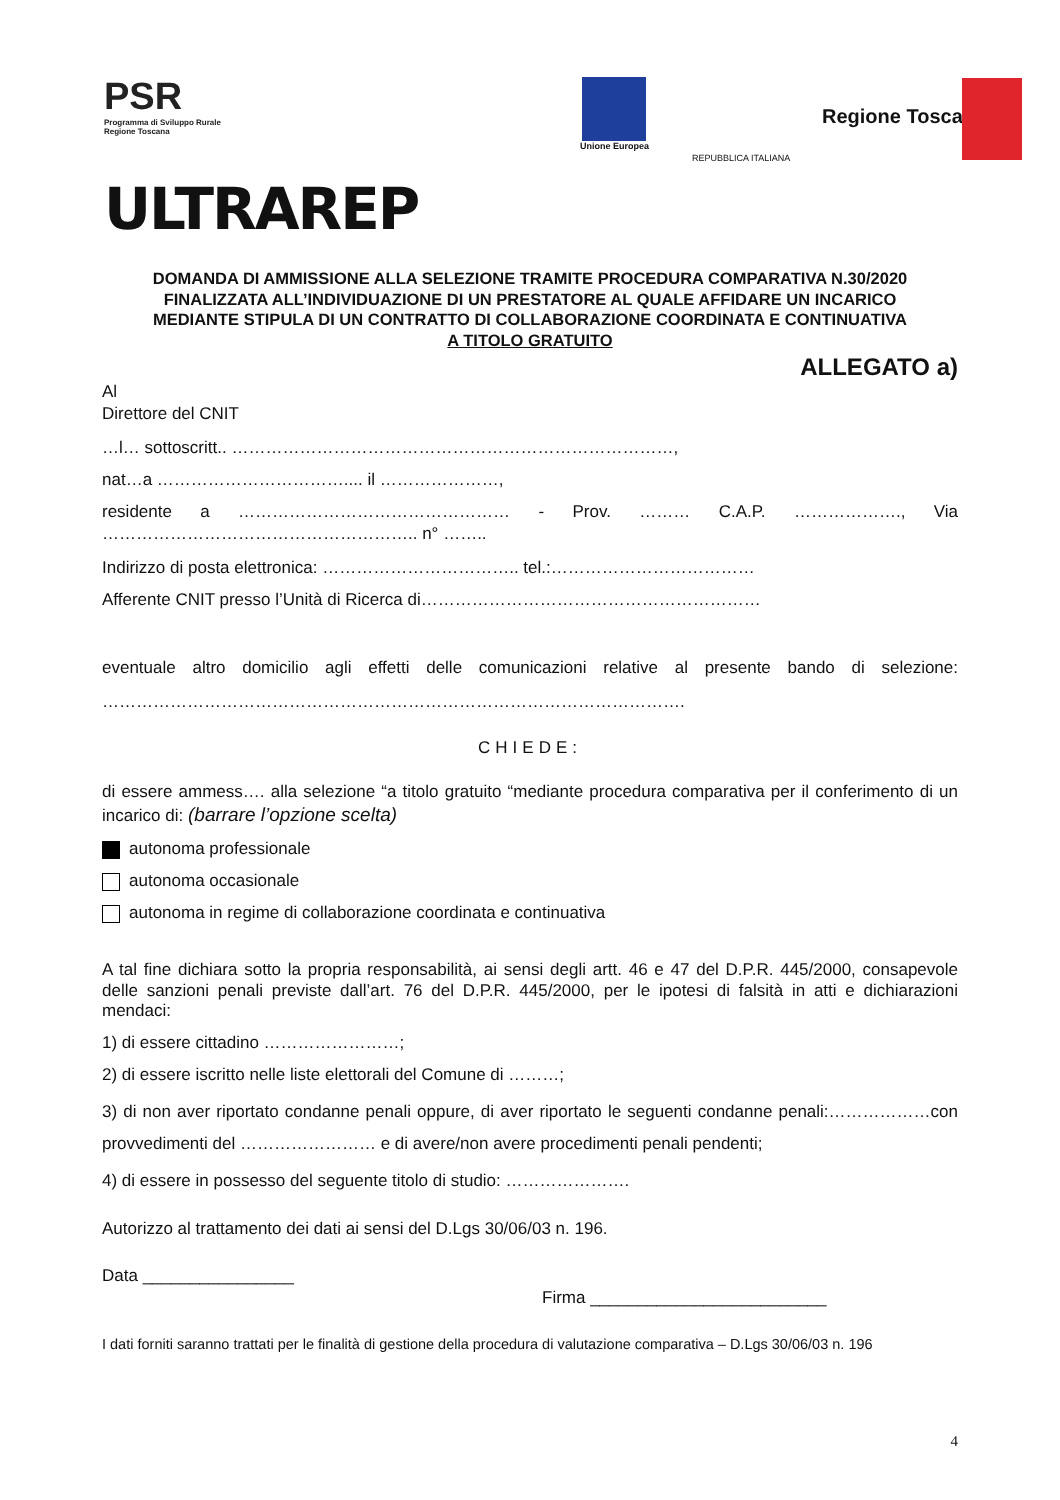PSR
Programma di Sviluppo Rurale
Regione Toscana
ULTRAREP
Unione Europea
REPUBBLICA ITALIANA
Regione Toscana
DOMANDA DI AMMISSIONE ALLA SELEZIONE TRAMITE PROCEDURA COMPARATIVA N.30/2020
FINALIZZATA ALL’INDIVIDUAZIONE DI UN PRESTATORE AL QUALE AFFIDARE UN INCARICO
MEDIANTE STIPULA DI UN CONTRATTO DI COLLABORAZIONE COORDINATA E CONTINUATIVA
A TITOLO GRATUITO
ALLEGATO a)
Al
Direttore del CNIT
…l… sottoscritt.. ……………………………………………………………………,
nat…a …………………………….... il …………………,
residente a ………………………………………… - Prov. ……… C.A.P. ………………., Via ……………………………………………….. n° ……..
Indirizzo di posta elettronica: …………………………….. tel.:………………………………
Afferente CNIT presso l’Unità di Ricerca di……………………………………………………
eventuale altro domicilio agli effetti delle comunicazioni relative al presente bando di selezione: ………………………………………………………………………………………….
CHIEDE:
di essere ammess…. alla selezione “a titolo gratuito “mediante procedura comparativa per il conferimento di un incarico di: (barrare l’opzione scelta)
autonoma professionale
autonoma occasionale
autonoma in regime di collaborazione coordinata e continuativa
A tal fine dichiara sotto la propria responsabilità, ai sensi degli artt. 46 e 47 del D.P.R. 445/2000, consapevole delle sanzioni penali previste dall’art. 76 del D.P.R. 445/2000, per le ipotesi di falsità in atti e dichiarazioni mendaci:
1) di essere cittadino ……………………;
2) di essere iscritto nelle liste elettorali del Comune di ………;
3) di non aver riportato condanne penali oppure, di aver riportato le seguenti condanne penali:………………con provvedimenti del …………………… e di avere/non avere procedimenti penali pendenti;
4) di essere in possesso del seguente titolo di studio: ………………….
Autorizzo al trattamento dei dati ai sensi del D.Lgs 30/06/03 n. 196.
Data ________________
Firma _________________________
I dati forniti saranno trattati per le finalità di gestione della procedura di valutazione comparativa – D.Lgs 30/06/03 n. 196
4